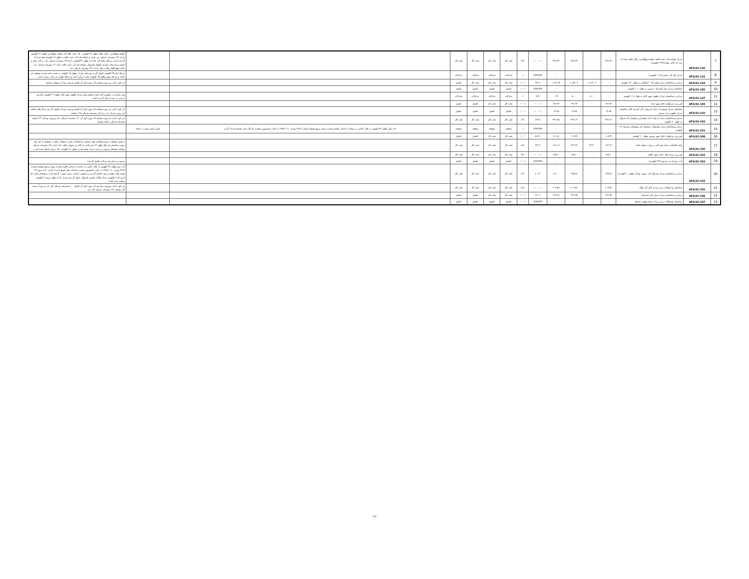| 7 | AFG/42-120 | سرک خواجه غار، دشت قلعه، خواجه بهاوالدین، ینگی قلعه، چاه آب، بندر ای خانم، یهارک(۱۴۴ کیلومتر) | ۳۷۸.۷۴ | - | ۳۷۸.۷۴ | ۳۷۸.۷۴ | ۱۰۰.۰٪ | ۲۹٪ | تحت کار | تحت کار | تحت کار | تحت کار | | | خواجه بهاوالدین - ینگی قلعه بطول ۲۸ کیلومتر ۵۰٪ دشت قلعه الی خواجه بهاوالدین بطول ۲۲ کیلومتر دارای ۲۹٪ پیشرفت فزیکی می باشد. و خواجه غار الی دشت قلعه به طول ۱۷ کیلومتر عقد قرارداد گردیده است. و ینگی قلعه الی چاه آب بطول ۲۷کیلومتر دارای۴۲٪ پیشرفت فزیکی دارد. و لات پنجم و ششم سرک های ماورای کوکچه ولسوالی خواجه غار الی دشت قلعه دارای ۳٪ پیشرفت فزیکی دارد. داخل شهرتالقان ولایت تخار دارای ۴۶٪ پیشرفت فزیکی دارد |
| 8 | AFG/42-121 | سرک چک الی دایمیرداد(۶۰ کیلومتر) | - | - | - | - | #DIV/0! | ۰٪ | تدارکات | تدارکات | تدارکات | تدارکات | | | مرحله اول ۲۵ کیلومتر تکمیل گردید ومرحله دوم ان بطول ۱۵ کیلومتر به نسبت عدم بودجه متوقف می باشد. و مرحله سوم بطول ۱۵ کیلومتر تحت دیزاین است و مرحله چهارم نیز تحت دیزاین است. |
| 9 | AFG/42-164 | دیزاین و ساختمان سرک فیض آباد - اشکاشم به طول ۱۵۰ کیلومتر | - | ۱,۱۸۷.۰۲ | ۱,۱۸۷.۰۲ | ۱,۱۲۲.۳۳ | ۹۴.۶٪ | ۱۰۰٪ | تحت کار | تحت کار | تحت کار | تکمیل | | | این کود دارای دو پروژه میباشد که پروژه اول آن تکمیل وپروژه دوم آن متوقف میباشد |
| 10 | AFG/42-165 | ساختمان سرک جبل السراج - سرویی به طول ۱۰۱ کیلومتر | - | - | - | - | #DIV/0! | ۱۰۰٪ | تکمیل | تکمیل | تکمیل | تکمیل | | | |
| 11 | AFG/42-167 | دیزاین و ساختمان سرک حلقوی شهر کابل به طول ۱۱۷ کیلومتر | - | ۵.۰۰ | ۵.۰۰ | ۰.۴۷ | ۹.۴٪ | ۰٪ | تدارکات | تدارکات | تدارکات | تدارکات | | | پول متذکره در انوایس اجرا شده سکشن اول سرک حلقوی شهر کابل بطول ۲۲ کیلومتر گزارش ارزیابی به دونر ارسال گردیده است. |
| 12 | AFG/42-183 | قیرریزی سرکهای داخل شهر فراه | ۱۴۸.۹۲ | - | ۱۴۸.۹۲ | ۱۴۸.۹۲ | ۱۰۰.۰٪ | ۱۰۰٪ | تحت کار | تحت کار | تکمیل | تکمیل | | | |
| 13 | AFG/42-232 | ساختمان سرک موجوده از پارک فردوسی الی کمربند کابل ساختمان سرک حلقوی مزار شریف | ۱۴.۸۵ | - | ۱۴.۸۵ | ۱۴.۸۵ | ۱۰۰.۰٪ | ۱۰۰٪ | تکمیل | تکمیل | تکمیل | تکمیل | | | این کود دارای دو پروژه میباشد که پروژه اول آن تکمیل وپروژه دوم آن تکمیل گردیده و کار های اضافی این پروژه جریان دارد و دارای پیشرفت فزیکی ۹۸٪ میباشد |
| 14 | AFG/42-242 | دیزاین و ساختمان سرک از هرات الی چغچران و چغچران گردندیوال به طول ۶۰ کیلومتر | ۴۹۷.۱۳ | - | ۴۹۷.۱۳ | ۴۴۶.۷۵ | ۸۹.۹٪ | ۶۷٪ | تحت کار | تحت کار | تحت کار | تحت کار | | | این کود دارای دو پروژه میباشد که پروژه اول آن ۷۰٪ پیشرفت فزیکی دارد وپروژه دوم آن ۶۳٪ فیصد پیشرفت فزیکی داشته میباشد |
| 15 | AFG/42-253 | دیزاین وساختمان سرک ولسوالی ارغستان الی ولسوالی معروف ۶۹ کیلومتر | - | - | - | - | #DIV/0! | ۰٪ | متوقف | متوقف | متوقف | متوقف | لات اول بطول ۳۴ کیلومتر به علت ناامنی در ساحه به اساس جلسه شماره دوصد و نهم فیصله شماره ۳۸۲۸ مورخ ۱۳۹۸/۱۰/۱۰ از جانب کمیسیون محترم تدارکات ملی فسخ قرارداد گردید | تامین امنیت شود در ساحه | |
| 16 | AFG/42-308 | قیرریزی سرکهای داخل شهر نیمروز بطول ۱۰ کیلومتر | ۱۰۵.۴۹ | - | ۱۰۵.۴۹ | ۶۱.۸۷ | ۵۸.۷٪ | ۱۰۰٪ | تحت کار | تحت کار | تکمیل | تکمیل | | | |
| 17 | AFG/42-320 | واحد اکتشاف برنامه قوه کار در وزارت فواید عامه | ۱۷۳.۶۳ | ۴۹.۳۰ | ۲۲۲.۹۲ | ۱۸۸.۱۹ | ۸۴.۴٪ | ۸۸٪ | تحت کار | تحت کار | تحت کار | تحت کار | | | دربخش معاشات پروژه همکاری های تخنیکی و اصلاحات پایدار، استفاده میگردد. همچنان از این کود پروژه ساختمان پل بلاغ بطول ۷۲ متر ولایت ارزگان نیز تمویل میگردد که دارای ۸۸٪ پیشرفت فزیکی میباشد. همچنان سروی و دیزاین سرک شیخ مصری بطول ۱۴ کیلومتر ۵۰٪ دیزاین تکمیل شده است. |
| 18 | AFG/42-323 | قیرریزی سرک های داخل شهر تالقان | ۱۳۵.۶۰ | - | ۱۳۵.۶۰ | ۱۳۵.۶۰ | ۱۰۰.۰٪ | ۹۴٪ | تحت کار | تحت کار | تحت کار | تحت کار | | | |
| 19 | AFG/42-324 | لات دوم لته بند سرویی(۲۴ کیلومتر) | - | - | - | - | #DIV/0! | ۱۰۰٪ | تکمیل | تکمیل | تکمیل | تکمیل | | | سروی و دیزاین هر دو لات تکمیل گردیده |
| 20 | AFG/42-333 | دیزاین و ساختمان سرک شیراوک الی سیبین بولدک بطول ۹۰ کیلو متر | ۱۴۵.۸۸ | - | ۱۴۵.۸۸ | ۱۱۷.۰۰ | ۸۰.۲٪ | ۶۷٪ | تحت کار | تحت کار | تحت کار | تحت کار | | | لات دوم بطول ۲۳ کیلومتر به علت ناامنی در ساحه به اساس جلسه شماره دوصد و نهم فیصله شماره ۳۸۲۹ مورخ ۱۳۹۸/۱۰/۱۰ از جانب کمیسیون محترم تدارکات ملی فسخ قرارداد گردید. لات سوم ۳۴ فیصد ولات چهارم پروژه تکمیل گردیده و تسلیمی ابتدایی پروژه صورت گرفته است و همچنان قابل ذکر است که ۲ کیلومتر سرک قبلاً از طریق شاروالی اعمار گردیده بودند. که از طول پروژه ۲ کیلومتر دیکوپ شده است. |
| 21 | AFG/42-335 | ساختمان و اسفالت ریزی سرک کابل الی لوگر | ۲۰۳.۵۷ | - | ۲۰۳.۵۷ | ۲۰۳.۵۷ | ۱۰۰.۰٪ | ۸۸٪ | تحت کار | تحت کار | تحت کار | تحت کار | | | این کود دارای دوپروژه میبا شد که پروژه اول آن تکمیل ۱۰۰٪پیشرفت فزیکی کار دارد و دوم آن تحت کار میباشد ۷۶٪ پیشرفت فزیکی کار دارد |
| 22 | AFG/42-336 | دیزاین و ساختمان سرک سرپل الی شبرغان | ۲۲۲.۹۵ | - | ۲۲۲.۹۵ | ۱۴۹.۲۸ | ۶۷.۰٪ | ۱۰۰٪ | تحت کار | تحت کار | تکمیل | تکمیل | | | |
| 23 | AFG/42-337 | ساختمان واسفالت ریزی سرک میدان هوایی قندهار | - | - | - | - | #DIV/0! | ۱۰۰٪ | تکمیل | تکمیل | تکمیل | تکمیل | | | |
104